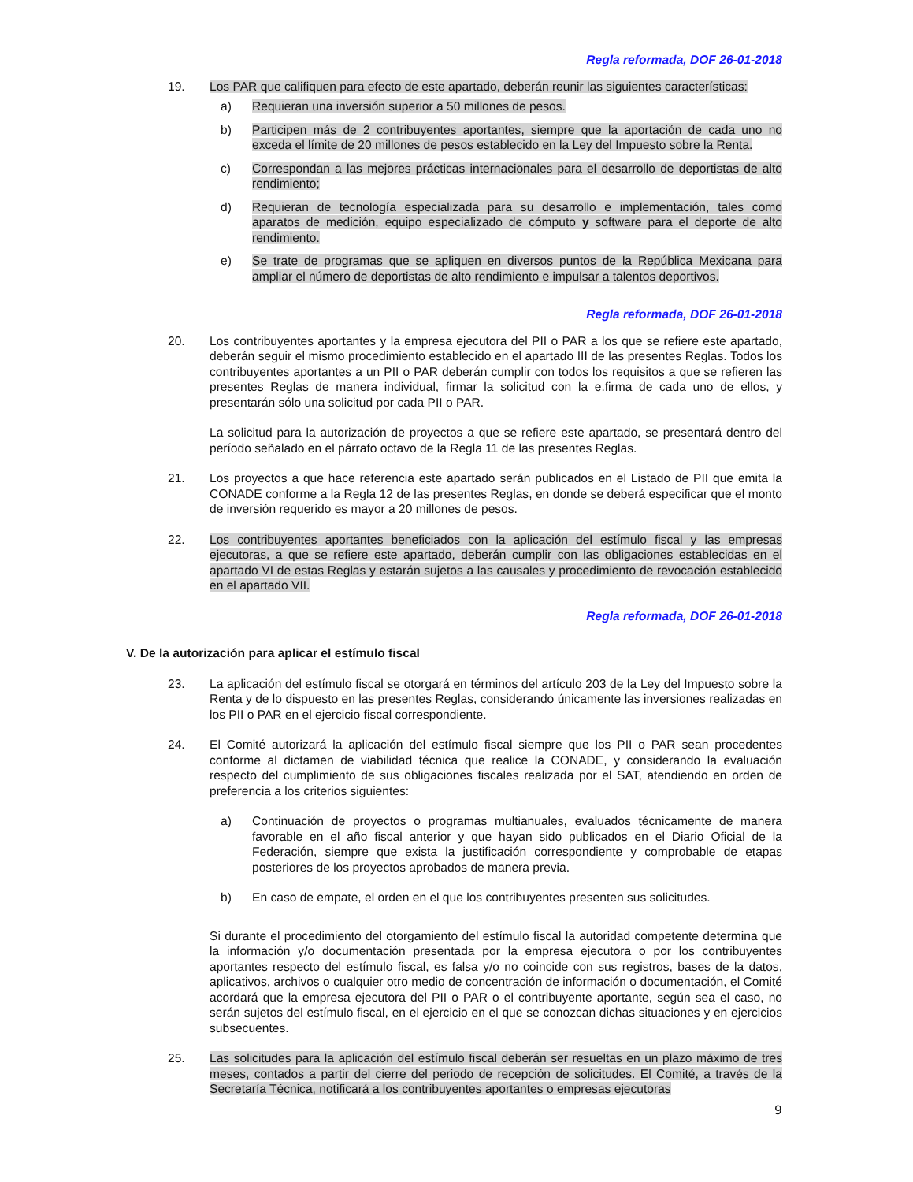Regla reformada, DOF 26-01-2018
19. Los PAR que califiquen para efecto de este apartado, deberán reunir las siguientes características:
a) Requieran una inversión superior a 50 millones de pesos.
b) Participen más de 2 contribuyentes aportantes, siempre que la aportación de cada uno no exceda el límite de 20 millones de pesos establecido en la Ley del Impuesto sobre la Renta.
c) Correspondan a las mejores prácticas internacionales para el desarrollo de deportistas de alto rendimiento;
d) Requieran de tecnología especializada para su desarrollo e implementación, tales como aparatos de medición, equipo especializado de cómputo y software para el deporte de alto rendimiento.
e) Se trate de programas que se apliquen en diversos puntos de la República Mexicana para ampliar el número de deportistas de alto rendimiento e impulsar a talentos deportivos.
Regla reformada, DOF 26-01-2018
20. Los contribuyentes aportantes y la empresa ejecutora del PII o PAR a los que se refiere este apartado, deberán seguir el mismo procedimiento establecido en el apartado III de las presentes Reglas. Todos los contribuyentes aportantes a un PII o PAR deberán cumplir con todos los requisitos a que se refieren las presentes Reglas de manera individual, firmar la solicitud con la e.firma de cada uno de ellos, y presentarán sólo una solicitud por cada PII o PAR.
La solicitud para la autorización de proyectos a que se refiere este apartado, se presentará dentro del período señalado en el párrafo octavo de la Regla 11 de las presentes Reglas.
21. Los proyectos a que hace referencia este apartado serán publicados en el Listado de PII que emita la CONADE conforme a la Regla 12 de las presentes Reglas, en donde se deberá especificar que el monto de inversión requerido es mayor a 20 millones de pesos.
22. Los contribuyentes aportantes beneficiados con la aplicación del estímulo fiscal y las empresas ejecutoras, a que se refiere este apartado, deberán cumplir con las obligaciones establecidas en el apartado VI de estas Reglas y estarán sujetos a las causales y procedimiento de revocación establecido en el apartado VII.
Regla reformada, DOF 26-01-2018
V. De la autorización para aplicar el estímulo fiscal
23. La aplicación del estímulo fiscal se otorgará en términos del artículo 203 de la Ley del Impuesto sobre la Renta y de lo dispuesto en las presentes Reglas, considerando únicamente las inversiones realizadas en los PII o PAR en el ejercicio fiscal correspondiente.
24. El Comité autorizará la aplicación del estímulo fiscal siempre que los PII o PAR sean procedentes conforme al dictamen de viabilidad técnica que realice la CONADE, y considerando la evaluación respecto del cumplimiento de sus obligaciones fiscales realizada por el SAT, atendiendo en orden de preferencia a los criterios siguientes:
a) Continuación de proyectos o programas multianuales, evaluados técnicamente de manera favorable en el año fiscal anterior y que hayan sido publicados en el Diario Oficial de la Federación, siempre que exista la justificación correspondiente y comprobable de etapas posteriores de los proyectos aprobados de manera previa.
b) En caso de empate, el orden en el que los contribuyentes presenten sus solicitudes.
Si durante el procedimiento del otorgamiento del estímulo fiscal la autoridad competente determina que la información y/o documentación presentada por la empresa ejecutora o por los contribuyentes aportantes respecto del estímulo fiscal, es falsa y/o no coincide con sus registros, bases de la datos, aplicativos, archivos o cualquier otro medio de concentración de información o documentación, el Comité acordará que la empresa ejecutora del PII o PAR o el contribuyente aportante, según sea el caso, no serán sujetos del estímulo fiscal, en el ejercicio en el que se conozcan dichas situaciones y en ejercicios subsecuentes.
25. Las solicitudes para la aplicación del estímulo fiscal deberán ser resueltas en un plazo máximo de tres meses, contados a partir del cierre del periodo de recepción de solicitudes. El Comité, a través de la Secretaría Técnica, notificará a los contribuyentes aportantes o empresas ejecutoras
9